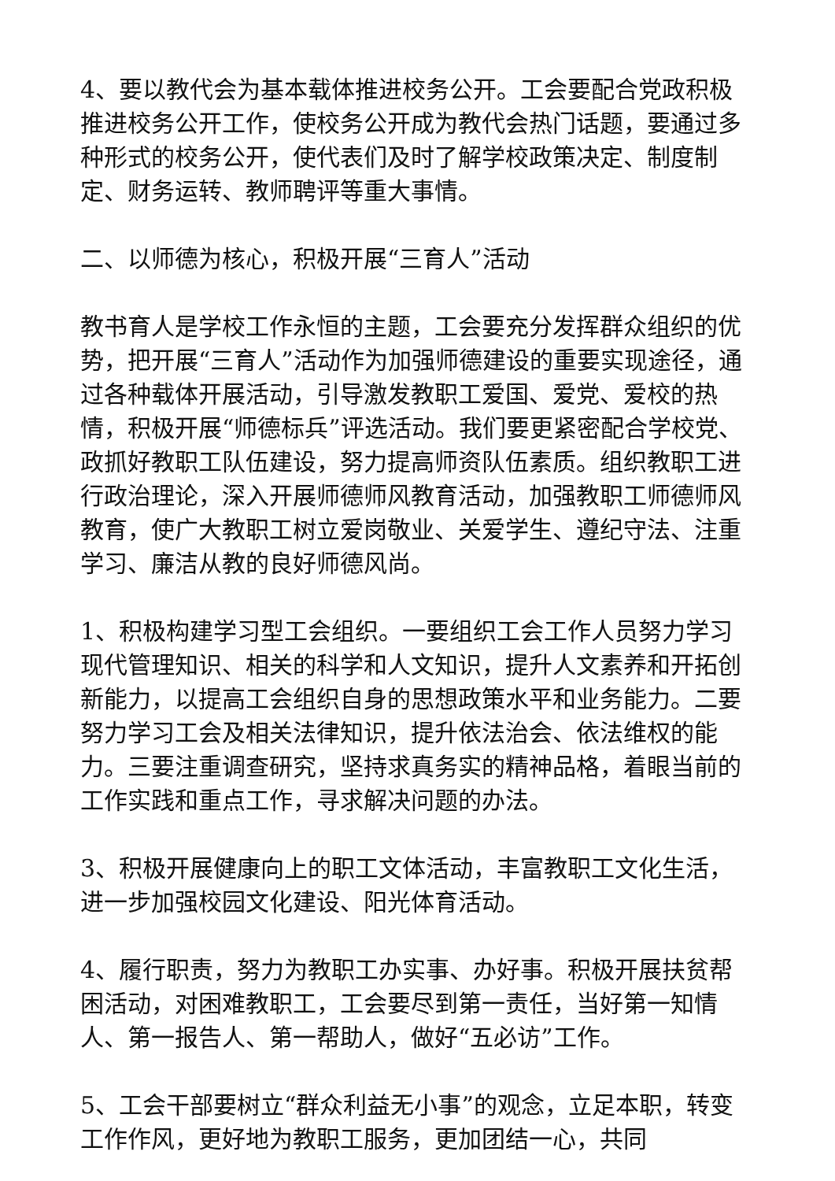4、要以教代会为基本载体推进校务公开。工会要配合党政积极推进校务公开工作，使校务公开成为教代会热门话题，要通过多种形式的校务公开，使代表们及时了解学校政策决定、制度制定、财务运转、教师聘评等重大事情。
二、以师德为核心，积极开展“三育人”活动
教书育人是学校工作永恒的主题，工会要充分发挥群众组织的优势，把开展“三育人”活动作为加强师德建设的重要实现途径，通过各种载体开展活动，引导激发教职工爱国、爱党、爱校的热情，积极开展“师德标兵”评选活动。我们要更紧密配合学校党、政抓好教职工队伍建设，努力提高师资队伍素质。组织教职工进行政治理论，深入开展师德师风教育活动，加强教职工师德师风教育，使广大教职工树立爱岗敬业、关爱学生、遵纪守法、注重学习、廉洁从教的良好师德风尚。
1、积极构建学习型工会组织。一要组织工会工作人员努力学习现代管理知识、相关的科学和人文知识，提升人文素养和开拓创新能力，以提高工会组织自身的思想政策水平和业务能力。二要努力学习工会及相关法律知识，提升依法治会、依法维权的能力。三要注重调查研究，坚持求真务实的精神品格，着眼当前的工作实践和重点工作，寻求解决问题的办法。
3、积极开展健康向上的职工文体活动，丰富教职工文化生活，进一步加强校园文化建设、阳光体育活动。
4、履行职责，努力为教职工办实事、办好事。积极开展扶贫帮困活动，对困难教职工，工会要尽到第一责任，当好第一知情人、第一报告人、第一帮助人，做好“五必访”工作。
5、工会干部要树立“群众利益无小事”的观念，立足本职，转变工作作风，更好地为教职工服务，更加团结一心，共同